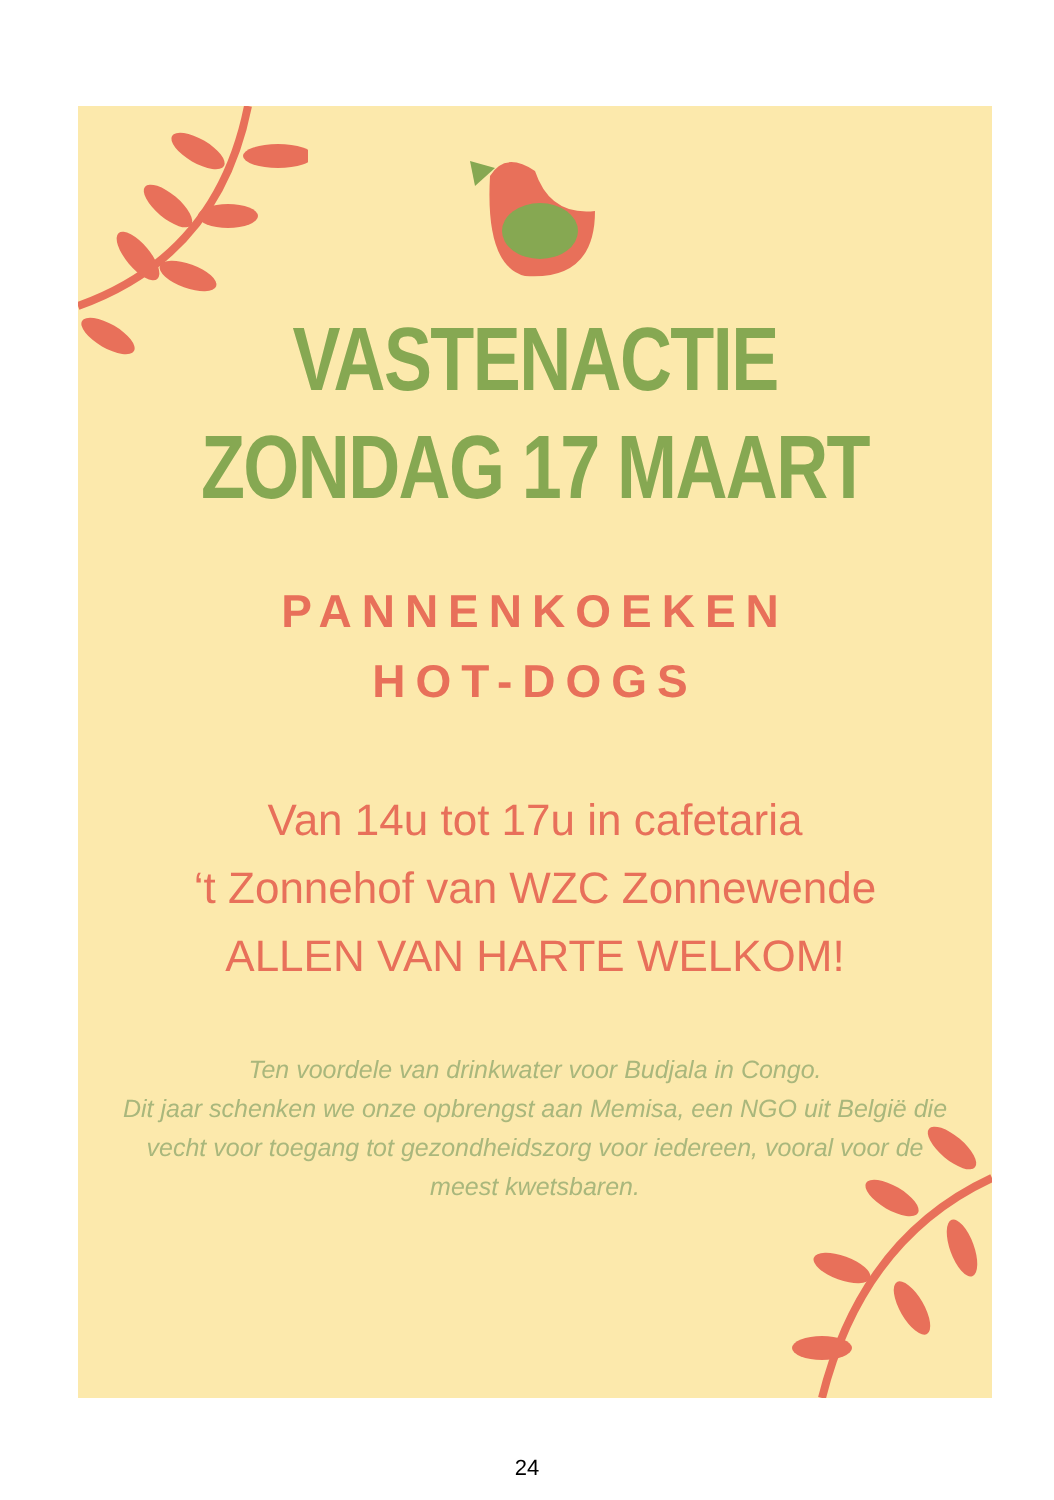VASTENACTIE
ZONDAG 17 MAART
PANNENKOEKEN
HOT-DOGS
Van 14u tot 17u in cafetaria
‘t Zonnehof van WZC Zonnewende
ALLEN VAN HARTE WELKOM!
Ten voordele van drinkwater voor Budjala in Congo.
Dit jaar schenken we onze opbrengst aan Memisa, een NGO uit België die vecht voor toegang tot gezondheidszorg voor iedereen, vooral voor de meest kwetsbaren.
24